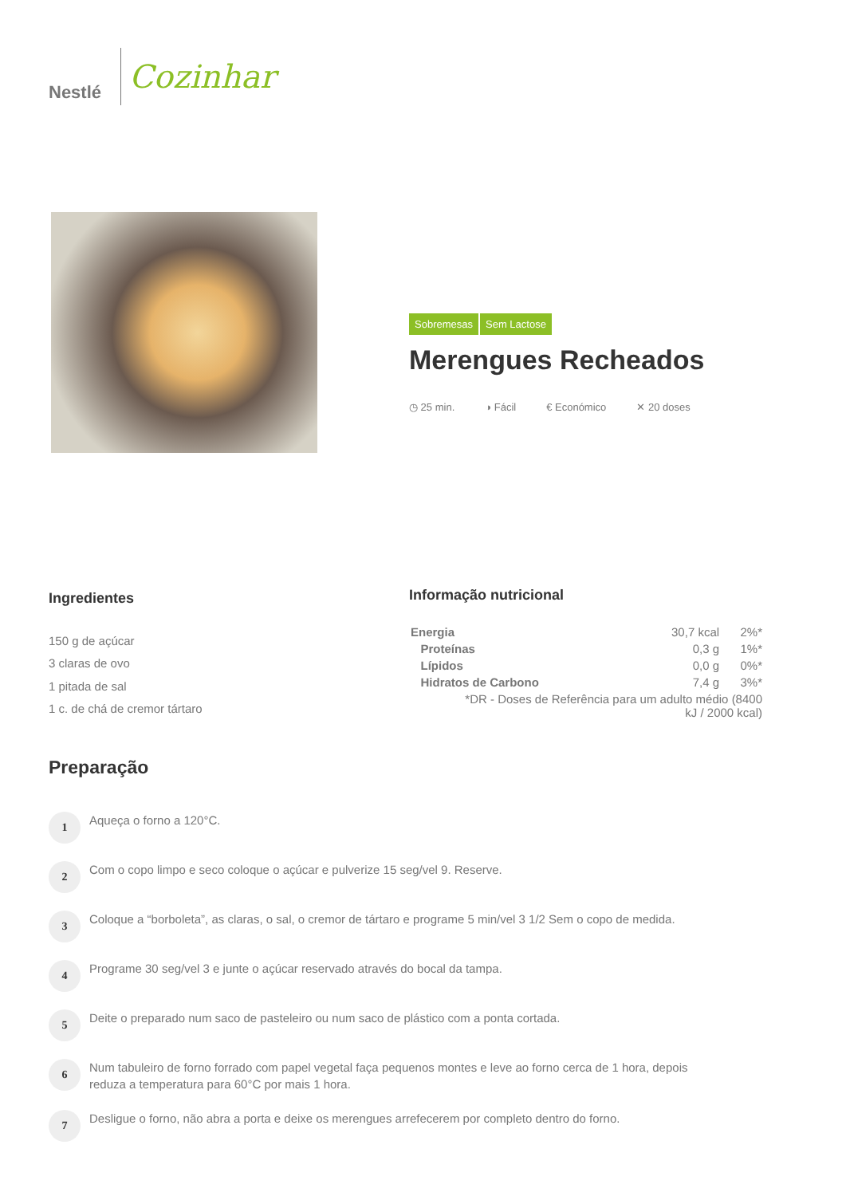Nestlé
Cozinhar
Sobremesas Sem Lactose
Merengues Recheados
◷ 25 min. ◑ Fácil € Económico ✕ 20 doses
Ingredientes
150 g de açúcar
3 claras de ovo
1 pitada de sal
1 c. de chá de cremor tártaro
Informação nutricional
| Energia | 30,7 kcal | 2%* |
| Proteínas | 0,3 g | 1%* |
| Lípidos | 0,0 g | 0%* |
| Hidratos de Carbono | 7,4 g | 3%* |
| *DR - Doses de Referência para um adulto médio (8400 kJ / 2000 kcal) | | |
Preparação
1
Aqueça o forno a 120°C.
2
Com o copo limpo e seco coloque o açúcar e pulverize 15 seg/vel 9. Reserve.
3
Coloque a “borboleta”, as claras, o sal, o cremor de tártaro e programe 5 min/vel 3 1/2 Sem o copo de medida.
4
Programe 30 seg/vel 3 e junte o açúcar reservado através do bocal da tampa.
5
Deite o preparado num saco de pasteleiro ou num saco de plástico com a ponta cortada.
6
Num tabuleiro de forno forrado com papel vegetal faça pequenos montes e leve ao forno cerca de 1 hora, depois reduza a temperatura para 60°C por mais 1 hora.
7
Desligue o forno, não abra a porta e deixe os merengues arrefecerem por completo dentro do forno.